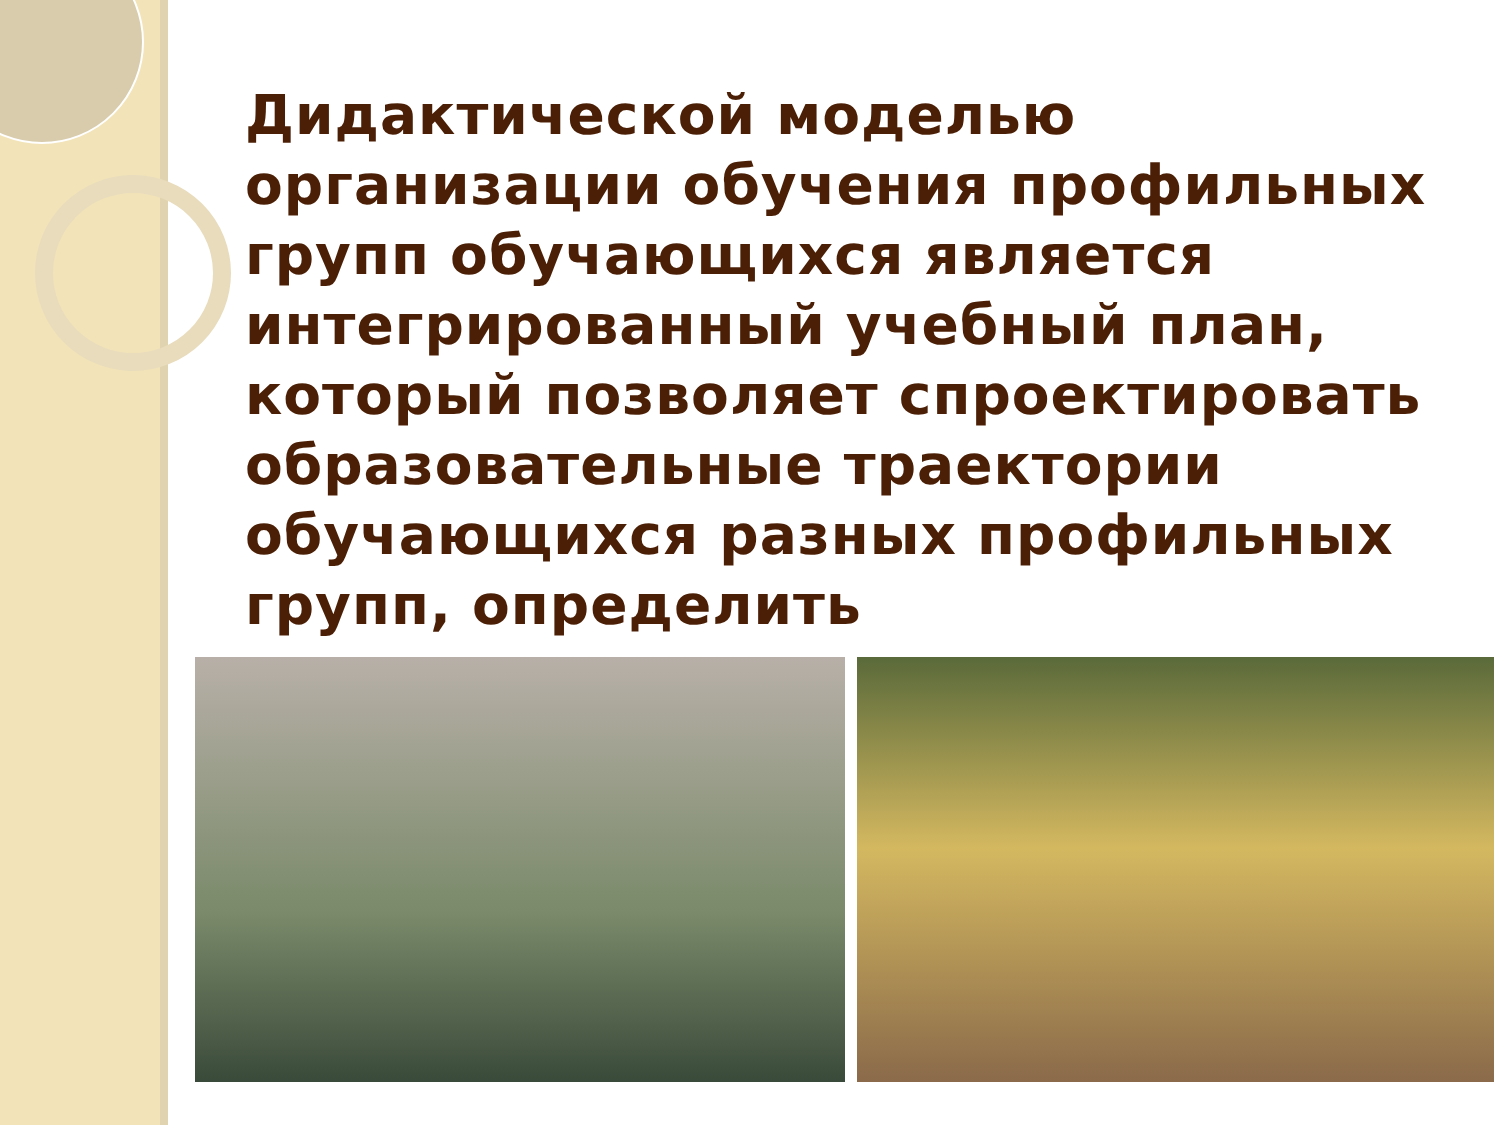Дидактической моделью организации обучения профильных групп обучающихся является интегрированный учебный план, который позволяет спроектировать образовательные траектории обучающихся разных профильных групп, определить